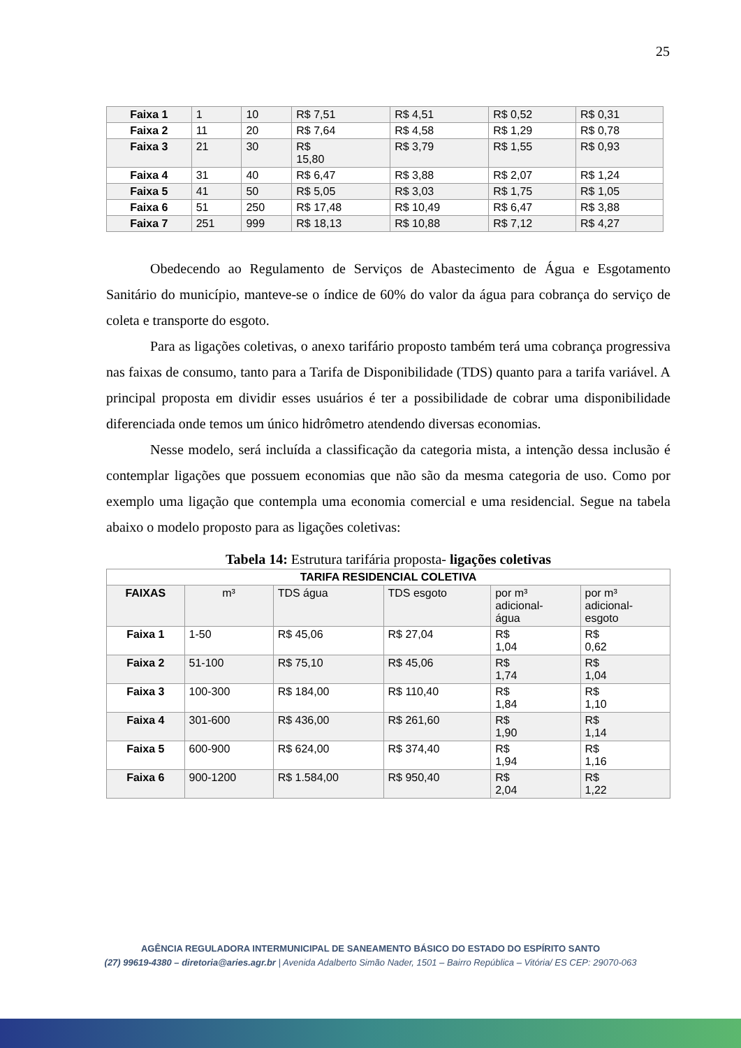25
| Faixa 1 | 1 | 10 | R$ 7,51 | R$ 4,51 | R$ 0,52 | R$ 0,31 |
| Faixa 2 | 11 | 20 | R$ 7,64 | R$ 4,58 | R$ 1,29 | R$ 0,78 |
| Faixa 3 | 21 | 30 | R$ 15,80 | R$ 3,79 | R$ 1,55 | R$ 0,93 |
| Faixa 4 | 31 | 40 | R$ 6,47 | R$ 3,88 | R$ 2,07 | R$ 1,24 |
| Faixa 5 | 41 | 50 | R$ 5,05 | R$ 3,03 | R$ 1,75 | R$ 1,05 |
| Faixa 6 | 51 | 250 | R$ 17,48 | R$ 10,49 | R$ 6,47 | R$ 3,88 |
| Faixa 7 | 251 | 999 | R$ 18,13 | R$ 10,88 | R$ 7,12 | R$ 4,27 |
Obedecendo ao Regulamento de Serviços de Abastecimento de Água e Esgotamento Sanitário do município, manteve-se o índice de 60% do valor da água para cobrança do serviço de coleta e transporte do esgoto.
Para as ligações coletivas, o anexo tarifário proposto também terá uma cobrança progressiva nas faixas de consumo, tanto para a Tarifa de Disponibilidade (TDS) quanto para a tarifa variável. A principal proposta em dividir esses usuários é ter a possibilidade de cobrar uma disponibilidade diferenciada onde temos um único hidrômetro atendendo diversas economias.
Nesse modelo, será incluída a classificação da categoria mista, a intenção dessa inclusão é contemplar ligações que possuem economias que não são da mesma categoria de uso. Como por exemplo uma ligação que contempla uma economia comercial e uma residencial. Segue na tabela abaixo o modelo proposto para as ligações coletivas:
Tabela 14: Estrutura tarifária proposta- ligações coletivas
| TARIFA RESIDENCIAL COLETIVA | | | | | |
| --- | --- | --- | --- | --- | --- |
| FAIXAS | m³ | TDS água | TDS esgoto | por m³ adicional- água | por m³ adicional- esgoto |
| Faixa 1 | 1-50 | R$ 45,06 | R$ 27,04 | R$ 1,04 | R$ 0,62 |
| Faixa 2 | 51-100 | R$ 75,10 | R$ 45,06 | R$ 1,74 | R$ 1,04 |
| Faixa 3 | 100-300 | R$ 184,00 | R$ 110,40 | R$ 1,84 | R$ 1,10 |
| Faixa 4 | 301-600 | R$ 436,00 | R$ 261,60 | R$ 1,90 | R$ 1,14 |
| Faixa 5 | 600-900 | R$ 624,00 | R$ 374,40 | R$ 1,94 | R$ 1,16 |
| Faixa 6 | 900-1200 | R$ 1.584,00 | R$ 950,40 | R$ 2,04 | R$ 1,22 |
AGÊNCIA REGULADORA INTERMUNICIPAL DE SANEAMENTO BÁSICO DO ESTADO DO ESPÍRITO SANTO
(27) 99619-4380 – diretoria@aries.agr.br | Avenida Adalberto Simão Nader, 1501 – Bairro República – Vitória/ ES CEP: 29070-063